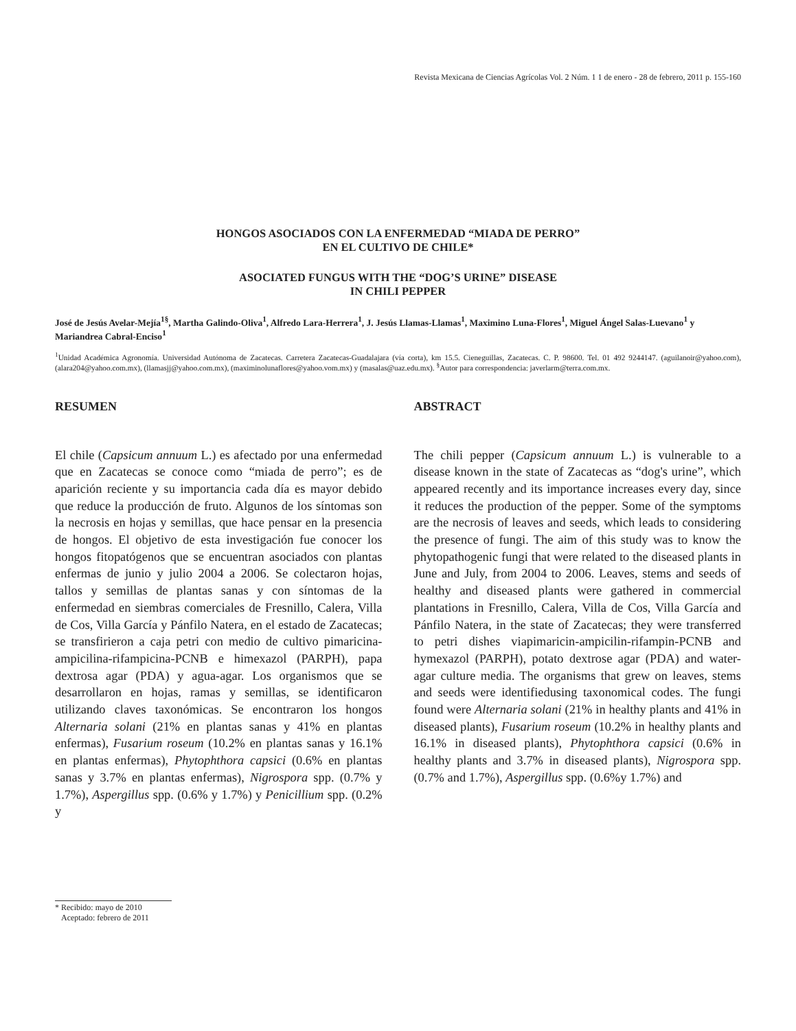Revista Mexicana de Ciencias Agrícolas Vol. 2 Núm. 1 1 de enero - 28 de febrero, 2011 p. 155-160
HONGOS ASOCIADOS CON LA ENFERMEDAD “MIADA DE PERRO”
EN EL CULTIVO DE CHILE*
ASOCIATED FUNGUS WITH THE “DOG’S URINE” DISEASE
IN CHILI PEPPER
José de Jesús Avelar-Mejía<sup>1§</sup>, Martha Galindo-Oliva<sup>1</sup>, Alfredo Lara-Herrera<sup>1</sup>, J. Jesús Llamas-Llamas<sup>1</sup>, Maximino Luna-Flores<sup>1</sup>, Miguel Ángel Salas-Luevano<sup>1</sup> y Mariandrea Cabral-Enciso<sup>1</sup>
<sup>1</sup> Unidad Académica Agronomía. Universidad Autónoma de Zacatecas. Carretera Zacatecas-Guadalajara (vía corta), km 15.5. Cieneguillas, Zacatecas. C. P. 98600. Tel. 01 492 9244147. (aguilanoir@yahoo.com), (alara204@yahoo.com.mx), (llamasjj@yahoo.com.mx), (maximinolunaflores@yahoo.vom.mx) y (masalas@uaz.edu.mx). <sup>§</sup>Autor para correspondencia: javerlarm@terra.com.mx.
RESUMEN
El chile (Capsicum annuum L.) es afectado por una enfermedad que en Zacatecas se conoce como “miada de perro”; es de aparición reciente y su importancia cada día es mayor debido que reduce la producción de fruto. Algunos de los síntomas son la necrosis en hojas y semillas, que hace pensar en la presencia de hongos. El objetivo de esta investigación fue conocer los hongos fitopatógenos que se encuentran asociados con plantas enfermas de junio y julio 2004 a 2006. Se colectaron hojas, tallos y semillas de plantas sanas y con síntomas de la enfermedad en siembras comerciales de Fresnillo, Calera, Villa de Cos, Villa García y Pánfilo Natera, en el estado de Zacatecas; se transfirieron a caja petri con medio de cultivo pimaricina-ampicilina-rifampicina-PCNB e himexazol (PARPH), papa dextrosa agar (PDA) y agua-agar. Los organismos que se desarrollaron en hojas, ramas y semillas, se identificaron utilizando claves taxonómicas. Se encontraron los hongos Alternaria solani (21% en plantas sanas y 41% en plantas enfermas), Fusarium roseum (10.2% en plantas sanas y 16.1% en plantas enfermas), Phytophthora capsici (0.6% en plantas sanas y 3.7% en plantas enfermas), Nigrospora spp. (0.7% y 1.7%), Aspergillus spp. (0.6% y 1.7%) y Penicillium spp. (0.2% y
ABSTRACT
The chili pepper (Capsicum annuum L.) is vulnerable to a disease known in the state of Zacatecas as “dog's urine”, which appeared recently and its importance increases every day, since it reduces the production of the pepper. Some of the symptoms are the necrosis of leaves and seeds, which leads to considering the presence of fungi. The aim of this study was to know the phytopathogenic fungi that were related to the diseased plants in June and July, from 2004 to 2006. Leaves, stems and seeds of healthy and diseased plants were gathered in commercial plantations in Fresnillo, Calera, Villa de Cos, Villa García and Pánfilo Natera, in the state of Zacatecas; they were transferred to petri dishes viapimaricin-ampicilin-rifampin-PCNB and hymexazol (PARPH), potato dextrose agar (PDA) and water-agar culture media. The organisms that grew on leaves, stems and seeds were identifiedusing taxonomical codes. The fungi found were Alternaria solani (21% in healthy plants and 41% in diseased plants), Fusarium roseum (10.2% in healthy plants and 16.1% in diseased plants), Phytophthora capsici (0.6% in healthy plants and 3.7% in diseased plants), Nigrospora spp. (0.7% and 1.7%), Aspergillus spp. (0.6%y 1.7%) and
* Recibido: mayo de 2010
Aceptado: febrero de 2011